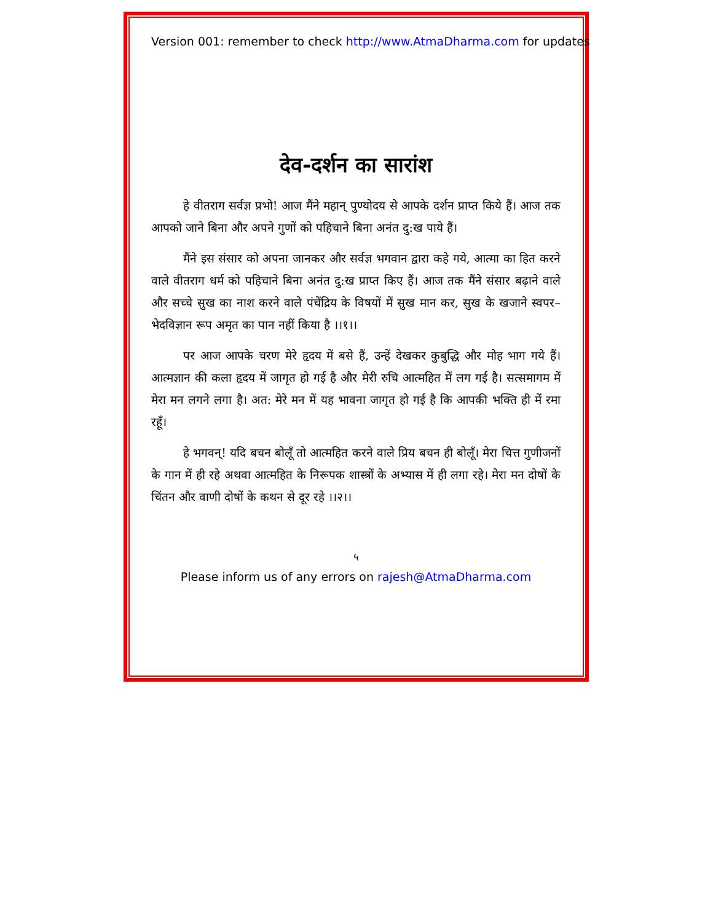Version 001: remember to check http://www.AtmaDharma.com for updates
देव-दर्शन का सारांश
हे वीतराग सर्वज्ञ प्रभो! आज मैंने महान् पुण्योदय से आपके दर्शन प्राप्त किये हैं। आज तक आपको जाने बिना और अपने गुणों को पहिचाने बिना अनंत दु:ख पाये हैं।
मैंने इस संसार को अपना जानकर और सर्वज्ञ भगवान द्वारा कहे गये, आत्मा का हित करने वाले वीतराग धर्म को पहिचाने बिना अनंत दु:ख प्राप्त किए हैं। आज तक मैंने संसार बढ़ाने वाले और सच्चे सुख का नाश करने वाले पंचेंद्रिय के विषयों में सुख मान कर, सुख के खजाने स्वपर–भेदविज्ञान रूप अमृत का पान नहीं किया है ।।१।।
पर आज आपके चरण मेरे हृदय में बसे हैं, उन्हें देखकर कुबुद्धि और मोह भाग गये हैं। आत्मज्ञान की कला हृदय में जागृत हो गई है और मेरी रुचि आत्महित में लग गई है। सत्समागम में मेरा मन लगने लगा है। अत: मेरे मन में यह भावना जागृत हो गई है कि आपकी भक्ति ही में रमा रहूँ।
हे भगवन्! यदि बचन बोलूँ तो आत्महित करने वाले प्रिय बचन ही बोलूँ। मेरा चित्त गुणीजनों के गान में ही रहे अथवा आत्महित के निरूपक शास्त्रों के अभ्यास में ही लगा रहे। मेरा मन दोषों के चिंतन और वाणी दोषों के कथन से दूर रहे ।।२।।
५
Please inform us of any errors on rajesh@AtmaDharma.com